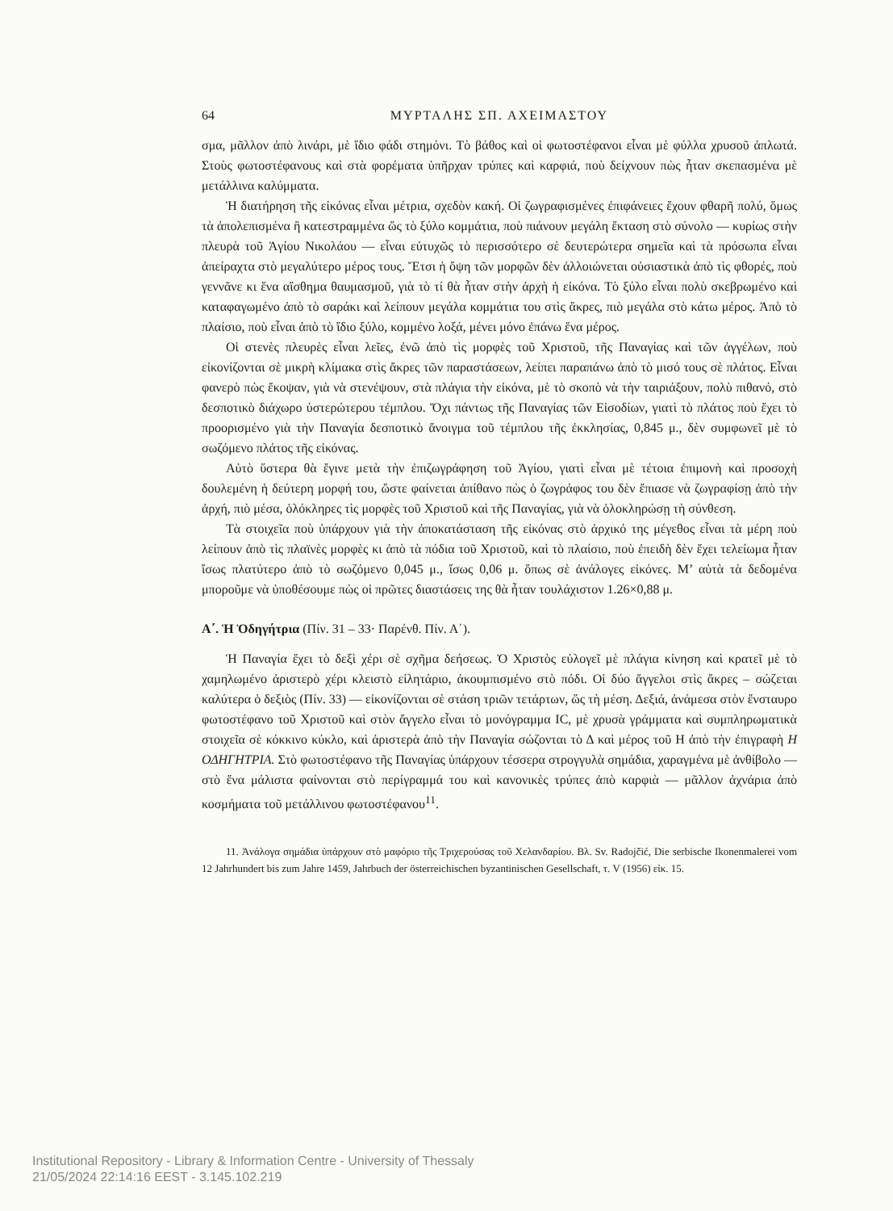64 ΜΥΡΤΑΛΗΣ ΣΠ. ΑΧΕΙΜΑΣΤΟΥ
σμα, μᾶλλον ἀπὸ λινάρι, μὲ ἴδιο φάδι στημόνι. Τὸ βάθος καὶ οἱ φωτοστέφανοι εἶναι μὲ φύλλα χρυσοῦ ἁπλωτά. Στοὺς φωτοστέφανους καὶ στὰ φορέματα ὑπῆρχαν τρύπες καὶ καρφιά, ποὺ δείχνουν πὼς ἦταν σκεπασμένα μὲ μετάλλινα καλύμματα.
Ἡ διατήρηση τῆς εἰκόνας εἶναι μέτρια, σχεδὸν κακή. Οἱ ζωγραφισμένες ἐπιφάνειες ἔχουν φθαρῆ πολύ, ὅμως τὰ ἀπολεπισμένα ἢ κατεστραμμένα ὥς τὸ ξύλο κομμάτια, ποὺ πιάνουν μεγάλη ἔκταση στὸ σύνολο — κυρίως στὴν πλευρὰ τοῦ Ἁγίου Νικολάου — εἶναι εὐτυχῶς τὸ περισσότερο σὲ δευτερώτερα σημεῖα καὶ τὰ πρόσωπα εἶναι ἀπείραχτα στὸ μεγαλύτερο μέρος τους. Ἔτσι ἡ ὄψη τῶν μορφῶν δὲν ἀλλοιώνεται οὐσιαστικὰ ἀπὸ τὶς φθορές, ποὺ γεννᾶνε κι ἕνα αἴσθημα θαυμασμοῦ, γιὰ τὸ τί θὰ ἦταν στὴν ἀρχὴ ἡ εἰκόνα. Τὸ ξύλο εἶναι πολὺ σκεβρωμένο καὶ καταφαγωμένο ἀπὸ τὸ σαράκι καὶ λείπουν μεγάλα κομμάτια του στὶς ἄκρες, πιὸ μεγάλα στὸ κάτω μέρος. Ἀπὸ τὸ πλαίσιο, ποὺ εἶναι ἀπὸ τὸ ἴδιο ξύλο, κομμένο λοξά, μένει μόνο ἐπάνω ἕνα μέρος.
Οἱ στενὲς πλευρὲς εἶναι λεῖες, ἐνῶ ἀπὸ τὶς μορφὲς τοῦ Χριστοῦ, τῆς Παναγίας καὶ τῶν ἀγγέλων, ποὺ εἰκονίζονται σὲ μικρὴ κλίμακα στὶς ἄκρες τῶν παραστάσεων, λείπει παραπάνω ἀπὸ τὸ μισό τους σὲ πλάτος. Εἶναι φανερὸ πὼς ἔκοψαν, γιὰ νὰ στενέψουν, στὰ πλάγια τὴν εἰκόνα, μὲ τὸ σκοπὸ νὰ τὴν ταιριάξουν, πολὺ πιθανό, στὸ δεσποτικὸ διάχωρο ὑστερώτερου τέμπλου. Ὄχι πάντως τῆς Παναγίας τῶν Εἰσοδίων, γιατὶ τὸ πλάτος ποὺ ἔχει τὸ προορισμένο γιὰ τὴν Παναγία δεσποτικὸ ἄνοιγμα τοῦ τέμπλου τῆς ἐκκλησίας, 0,845 μ., δὲν συμφωνεῖ μὲ τὸ σωζόμενο πλάτος τῆς εἰκόνας.
Αὐτὸ ὕστερα θὰ ἔγινε μετὰ τὴν ἐπιζωγράφηση τοῦ Ἁγίου, γιατὶ εἶναι μὲ τέτοια ἐπιμονὴ καὶ προσοχὴ δουλεμένη ἡ δεύτερη μορφή του, ὥστε φαίνεται ἀπίθανο πὼς ὁ ζωγράφος του δὲν ἔπιασε νὰ ζωγραφίσῃ ἀπὸ τὴν ἀρχή, πιὸ μέσα, ὁλόκληρες τὶς μορφὲς τοῦ Χριστοῦ καὶ τῆς Παναγίας, γιὰ νὰ ὁλοκληρώσῃ τὴ σύνθεση.
Τὰ στοιχεῖα ποὺ ὑπάρχουν γιὰ τὴν ἀποκατάσταση τῆς εἰκόνας στὸ ἀρχικό της μέγεθος εἶναι τὰ μέρη ποὺ λείπουν ἀπὸ τὶς πλαϊνὲς μορφὲς κι ἀπὸ τὰ πόδια τοῦ Χριστοῦ, καὶ τὸ πλαίσιο, ποὺ ἐπειδὴ δὲν ἔχει τελείωμα ἦταν ἴσως πλατύτερο ἀπὸ τὸ σωζόμενο 0,045 μ., ἴσως 0,06 μ. ὅπως σὲ ἀνάλογες εἰκόνες. Μ’ αὐτὰ τὰ δεδομένα μποροῦμε νὰ ὑποθέσουμε πὼς οἱ πρῶτες διαστάσεις της θὰ ἦταν τουλάχιστον 1.26×0,88 μ.
Α΄. Ἡ Ὁδηγήτρια (Πίν. 31 – 33· Παρένθ. Πίν. Α΄).
Ἡ Παναγία ἔχει τὸ δεξὶ χέρι σὲ σχῆμα δεήσεως. Ὁ Χριστὸς εὐλογεῖ μὲ πλάγια κίνηση καὶ κρατεῖ μὲ τὸ χαμηλωμένο ἀριστερὸ χέρι κλειστὸ εἱλητάριο, ἀκουμπισμένο στὸ πόδι. Οἱ δύο ἄγγελοι στὶς ἄκρες – σώζεται καλύτερα ὁ δεξιὸς (Πίν. 33) — εἰκονίζονται σὲ στάση τριῶν τετάρτων, ὥς τὴ μέση. Δεξιά, ἀνάμεσα στὸν ἔνσταυρο φωτοστέφανο τοῦ Χριστοῦ καὶ στὸν ἄγγελο εἶναι τὸ μονόγραμμα IC, μὲ χρυσὰ γράμματα καὶ συμπληρωματικὰ στοιχεῖα σὲ κόκκινο κύκλο, καὶ ἀριστερὰ ἀπὸ τὴν Παναγία σώζονται τὸ Δ καὶ μέρος τοῦ Η ἀπὸ τὴν ἐπιγραφὴ Η ΟΔΗΓΗΤΡΙΑ. Στὸ φωτοστέφανο τῆς Παναγίας ὑπάρχουν τέσσερα στρογγυλὰ σημάδια, χαραγμένα μὲ ἀνθίβολο — στὸ ἕνα μάλιστα φαίνονται στὸ περίγραμμά του καὶ κανονικὲς τρύπες ἀπὸ καρφιὰ — μᾶλλον ἀχνάρια ἀπὸ κοσμήματα τοῦ μετάλλινου φωτοστέφανου<sup>11</sup>.
11. Ἀνάλογα σημάδια ὑπάρχουν στὸ μαφόριο τῆς Τριχερούσας τοῦ Χελανδαρίου. Βλ. Sv. Radojčić, Die serbische Ikonenmalerei vom 12 Jahrhundert bis zum Jahre 1459, Jahrbuch der österreichischen byzantinischen Gesellschaft, τ. V (1956) εἰκ. 15.
Institutional Repository - Library & Information Centre - University of Thessaly
21/05/2024 22:14:16 EEST - 3.145.102.219